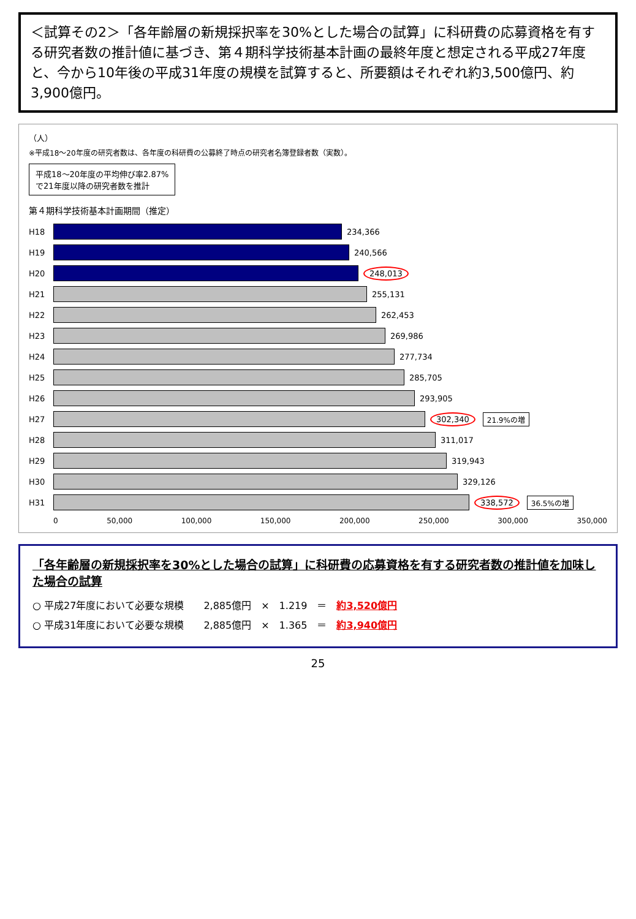＜試算その2＞「各年齢層の新規採択率を30%とした場合の試算」に科研費の応募資格を有する研究者数の推計値に基づき、第４期科学技術基本計画の最終年度と想定される平成27年度と、今から10年後の平成31年度の規模を試算すると、所要額はそれぞれ約3,500億円、約3,900億円。
（人）
※平成18～20年度の研究者数は、各年度の科研費の公募終了時点の研究者名簿登録者数（実数）。
平成18～20年度の平均伸び率2.87%
で21年度以降の研究者数を推計
第４期科学技術基本計画期間（推定）
H18 234,366
H19 240,566
H20 248,013
H21 255,131
H22 262,453
H23 269,986
H24 277,734
H25 285,705
H26 293,905
H27 302,340 21.9%の増
H28 311,017
H29 319,943
H30 329,126
H31 338,572 36.5%の増
0 50,000 100,000 150,000 200,000 250,000 300,000 350,000
「各年齢層の新規採択率を30%とした場合の試算」に科研費の応募資格を有する研究者数の推計値を加味した場合の試算
○ 平成27年度において必要な規模　　2,885億円　×　1.219　＝　約3,520億円
○ 平成31年度において必要な規模　　2,885億円　×　1.365　＝　約3,940億円
25